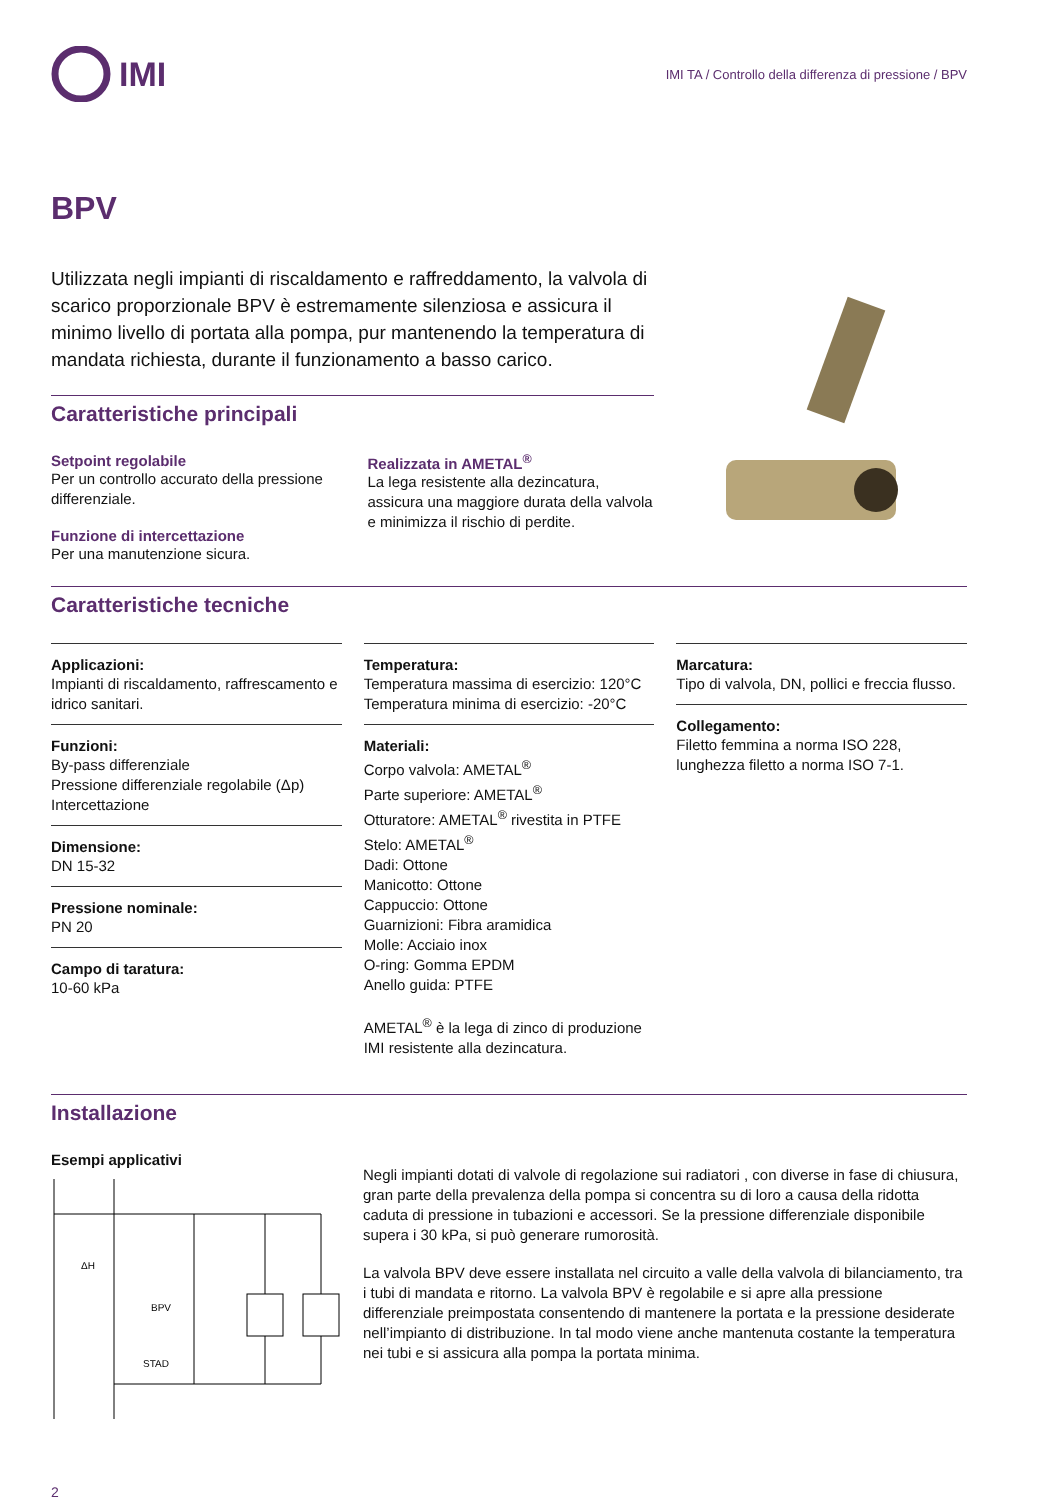IMI
IMI TA / Controllo della differenza di pressione / BPV
BPV
Utilizzata negli impianti di riscaldamento e raffreddamento, la valvola di scarico proporzionale BPV è estremamente silenziosa e assicura il minimo livello di portata alla pompa, pur mantenendo la temperatura di mandata richiesta, durante il funzionamento a basso carico.
Caratteristiche principali
Setpoint regolabile
Per un controllo accurato della pressione differenziale.
Funzione di intercettazione
Per una manutenzione sicura.
Realizzata in AMETAL<sup>®</sup>
La lega resistente alla dezincatura, assicura una maggiore durata della valvola e minimizza il rischio di perdite.
Caratteristiche tecniche
Applicazioni:
Impianti di riscaldamento, raffrescamento e idrico sanitari.
Funzioni:
By-pass differenziale
Pressione differenziale regolabile (Δp)
Intercettazione
Dimensione:
DN 15-32
Pressione nominale:
PN 20
Campo di taratura:
10-60 kPa
Temperatura:
Temperatura massima di esercizio: 120°C
Temperatura minima di esercizio: -20°C
Materiali:
Corpo valvola: AMETAL<sup>®</sup>
Parte superiore: AMETAL<sup>®</sup>
Otturatore: AMETAL<sup>®</sup> rivestita in PTFE
Stelo: AMETAL<sup>®</sup>
Dadi: Ottone
Manicotto: Ottone
Cappuccio: Ottone
Guarnizioni: Fibra aramidica
Molle: Acciaio inox
O-ring: Gomma EPDM
Anello guida: PTFE
AMETAL<sup>®</sup> è la lega di zinco di produzione IMI resistente alla dezincatura.
Marcatura:
Tipo di valvola, DN, pollici e freccia flusso.
Collegamento:
Filetto femmina a norma ISO 228, lunghezza filetto a norma ISO 7-1.
Installazione
Esempi applicativi
ΔH
BPV
STAD
Negli impianti dotati di valvole di regolazione sui radiatori , con diverse in fase di chiusura, gran parte della prevalenza della pompa si concentra su di loro a causa della ridotta caduta di pressione in tubazioni e accessori. Se la pressione differenziale disponibile supera i 30 kPa, si può generare rumorosità.
La valvola BPV deve essere installata nel circuito a valle della valvola di bilanciamento, tra i tubi di mandata e ritorno. La valvola BPV è regolabile e si apre alla pressione differenziale preimpostata consentendo di mantenere la portata e la pressione desiderate nell’impianto di distribuzione. In tal modo viene anche mantenuta costante la temperatura nei tubi e si assicura alla pompa la portata minima.
2